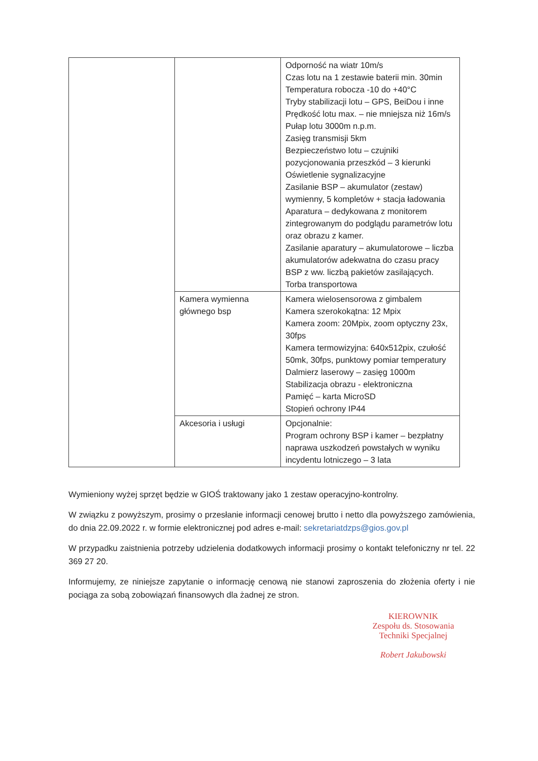| | | Odporność na wiatr 10m/s Czas lotu na 1 zestawie baterii min. 30min Temperatura robocza -10 do +40°C Tryby stabilizacji lotu – GPS, BeiDou i inne Prędkość lotu max. – nie mniejsza niż 16m/s Pułap lotu 3000m n.p.m. Zasięg transmisji 5km Bezpieczeństwo lotu – czujniki pozycjonowania przeszkód – 3 kierunki Oświetlenie sygnalizacyjne Zasilanie BSP – akumulator (zestaw) wymienny, 5 kompletów + stacja ładowania Aparatura – dedykowana z monitorem zintegrowanym do podglądu parametrów lotu oraz obrazu z kamer. Zasilanie aparatury – akumulatorowe – liczba akumulatorów adekwatna do czasu pracy BSP z ww. liczbą pakietów zasilających. Torba transportowa |
| | Kamera wymienna głównego bsp | Kamera wielosensorowa z gimbalem Kamera szerokokątna: 12 Mpix Kamera zoom: 20Mpix, zoom optyczny 23x, 30fps Kamera termowizyjna: 640x512pix, czułość 50mk, 30fps, punktowy pomiar temperatury Dalmierz laserowy – zasięg 1000m Stabilizacja obrazu - elektroniczna Pamięć – karta MicroSD Stopień ochrony IP44 |
| | Akcesoria i usługi | Opcjonalnie: Program ochrony BSP i kamer – bezpłatny naprawa uszkodzeń powstałych w wyniku incydentu lotniczego – 3 lata |
Wymieniony wyżej sprzęt będzie w GIOŚ traktowany jako 1 zestaw operacyjno-kontrolny.
W związku z powyższym, prosimy o przesłanie informacji cenowej brutto i netto dla powyższego zamówienia, do dnia 22.09.2022 r. w formie elektronicznej pod adres e-mail: sekretariatdzps@gios.gov.pl
W przypadku zaistnienia potrzeby udzielenia dodatkowych informacji prosimy o kontakt telefoniczny nr tel. 22 369 27 20.
Informujemy, ze niniejsze zapytanie o informację cenową nie stanowi zaproszenia do złożenia oferty i nie pociąga za sobą zobowiązań finansowych dla żadnej ze stron.
KIEROWNIK
Zespołu ds. Stosowania
Techniki Specjalnej
Robert Jakubowski